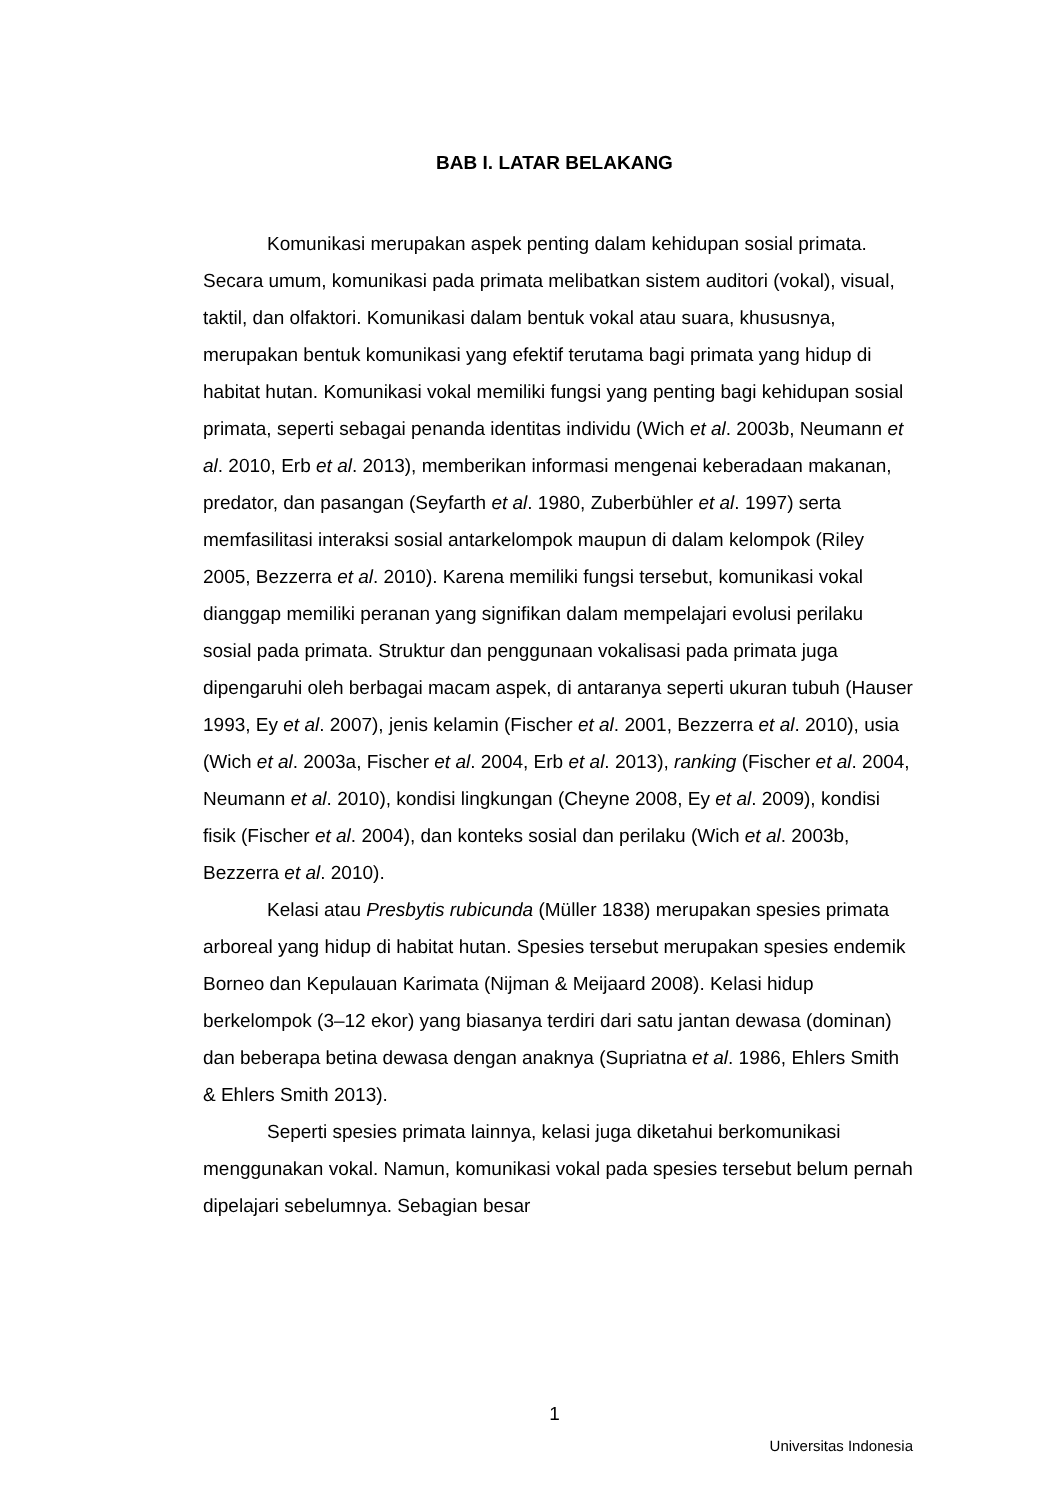BAB I. LATAR BELAKANG
Komunikasi merupakan aspek penting dalam kehidupan sosial primata. Secara umum, komunikasi pada primata melibatkan sistem auditori (vokal), visual, taktil, dan olfaktori. Komunikasi dalam bentuk vokal atau suara, khususnya, merupakan bentuk komunikasi yang efektif terutama bagi primata yang hidup di habitat hutan. Komunikasi vokal memiliki fungsi yang penting bagi kehidupan sosial primata, seperti sebagai penanda identitas individu (Wich et al. 2003b, Neumann et al. 2010, Erb et al. 2013), memberikan informasi mengenai keberadaan makanan, predator, dan pasangan (Seyfarth et al. 1980, Zuberbühler et al. 1997) serta memfasilitasi interaksi sosial antarkelompok maupun di dalam kelompok (Riley 2005, Bezzerra et al. 2010). Karena memiliki fungsi tersebut, komunikasi vokal dianggap memiliki peranan yang signifikan dalam mempelajari evolusi perilaku sosial pada primata. Struktur dan penggunaan vokalisasi pada primata juga dipengaruhi oleh berbagai macam aspek, di antaranya seperti ukuran tubuh (Hauser 1993, Ey et al. 2007), jenis kelamin (Fischer et al. 2001, Bezzerra et al. 2010), usia (Wich et al. 2003a, Fischer et al. 2004, Erb et al. 2013), ranking (Fischer et al. 2004, Neumann et al. 2010), kondisi lingkungan (Cheyne 2008, Ey et al. 2009), kondisi fisik (Fischer et al. 2004), dan konteks sosial dan perilaku (Wich et al. 2003b, Bezzerra et al. 2010).
Kelasi atau Presbytis rubicunda (Müller 1838) merupakan spesies primata arboreal yang hidup di habitat hutan. Spesies tersebut merupakan spesies endemik Borneo dan Kepulauan Karimata (Nijman & Meijaard 2008). Kelasi hidup berkelompok (3–12 ekor) yang biasanya terdiri dari satu jantan dewasa (dominan) dan beberapa betina dewasa dengan anaknya (Supriatna et al. 1986, Ehlers Smith & Ehlers Smith 2013).
Seperti spesies primata lainnya, kelasi juga diketahui berkomunikasi menggunakan vokal. Namun, komunikasi vokal pada spesies tersebut belum pernah dipelajari sebelumnya. Sebagian besar
1
Universitas Indonesia